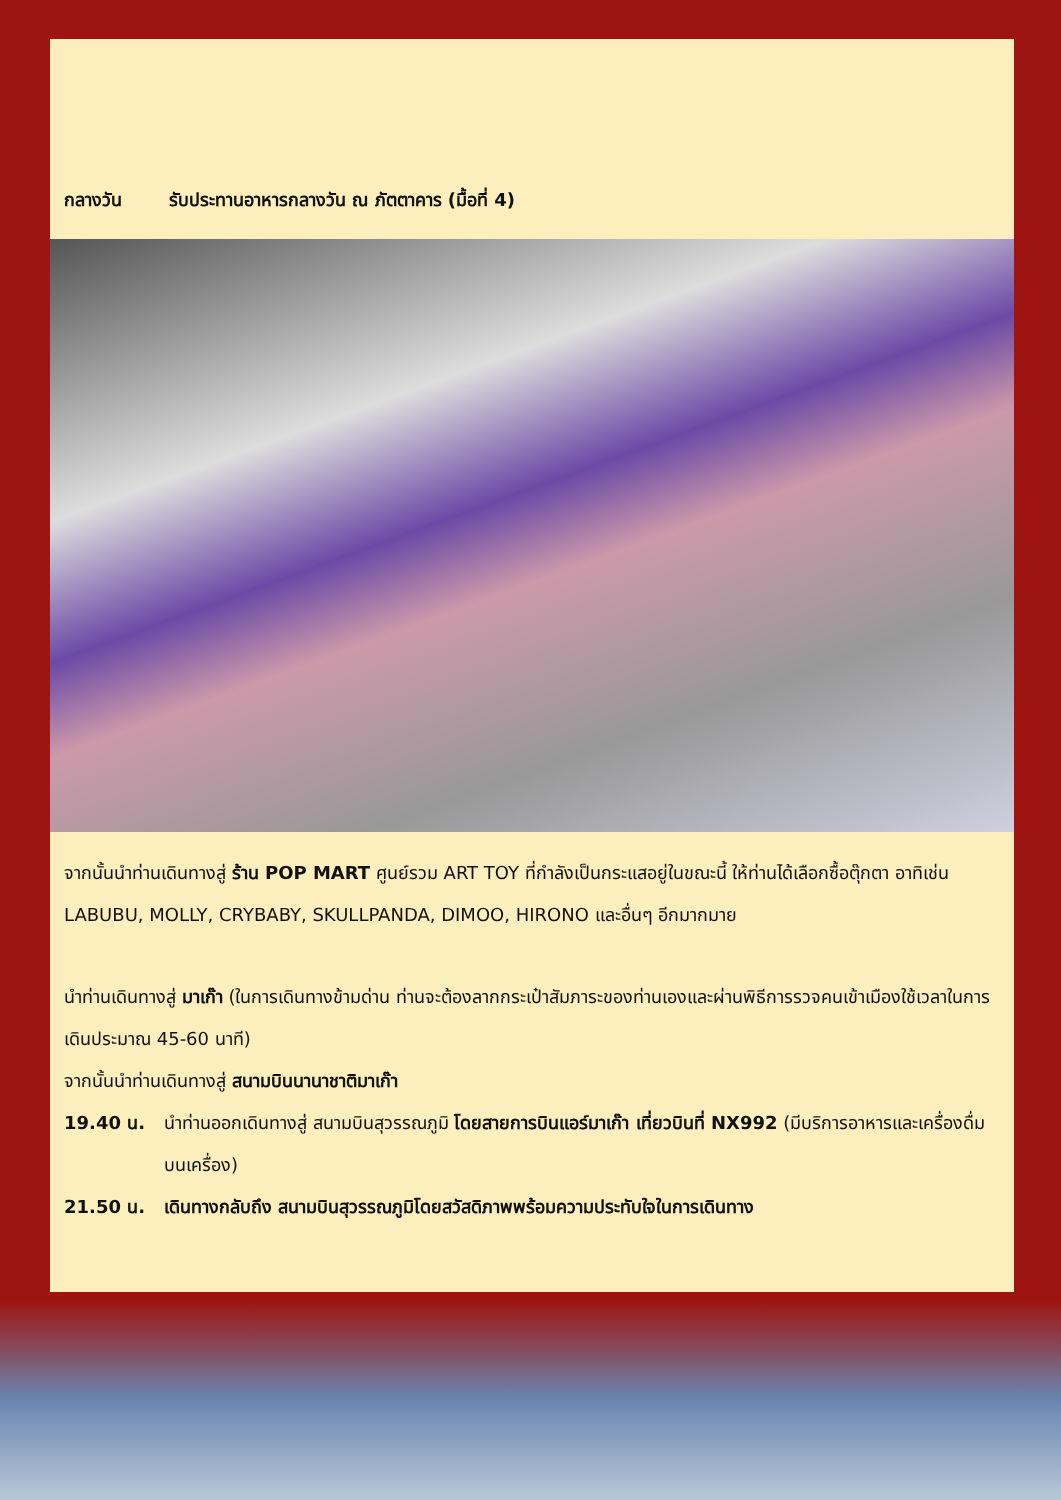กลางวัน รับประทานอาหารกลางวัน ณ ภัตตาคาร (มื้อที่ 4)
จากนั้นนำท่านเดินทางสู่ ร้าน POP MART ศูนย์รวม ART TOY ที่กำลังเป็นกระแสอยู่ในขณะนี้ ให้ท่านได้เลือกซื้อตุ๊กตา อาทิเช่น LABUBU, MOLLY, CRYBABY, SKULLPANDA, DIMOO, HIRONO และอื่นๆ อีกมากมาย
นำท่านเดินทางสู่ มาเก๊า (ในการเดินทางข้ามด่าน ท่านจะต้องลากกระเป๋าสัมภาระของท่านเองและผ่านพิธีการรวจคนเข้าเมืองใช้เวลาในการเดินประมาณ 45-60 นาที)
จากนั้นนำท่านเดินทางสู่ สนามบินนานาชาติมาเก๊า
19.40 น. นำท่านออกเดินทางสู่ สนามบินสุวรรณภูมิ โดยสายการบินแอร์มาเก๊า เที่ยวบินที่ NX992 (มีบริการอาหารและเครื่องดื่มบนเครื่อง)
21.50 น. เดินทางกลับถึง สนามบินสุวรรณภูมิโดยสวัสดิภาพพร้อมความประทับใจในการเดินทาง